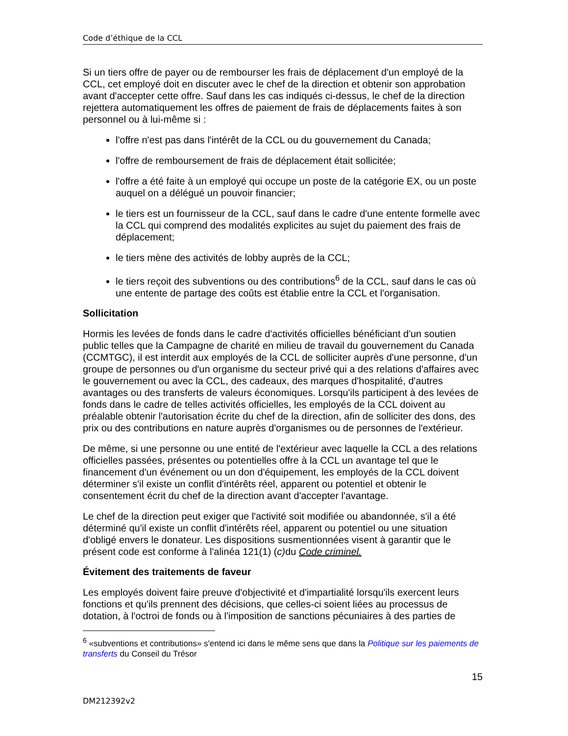Code d’éthique de la CCL
Si un tiers offre de payer ou de rembourser les frais de déplacement d'un employé de la CCL, cet employé doit en discuter avec le chef de la direction et obtenir son approbation avant d'accepter cette offre. Sauf dans les cas indiqués ci-dessus, le chef de la direction rejettera automatiquement les offres de paiement de frais de déplacements faites à son personnel ou à lui-même si :
l'offre n'est pas dans l'intérêt de la CCL ou du gouvernement du Canada;
l'offre de remboursement de frais de déplacement était sollicitée;
l'offre a été faite à un employé qui occupe un poste de la catégorie EX, ou un poste auquel on a délégué un pouvoir financier;
le tiers est un fournisseur de la CCL, sauf dans le cadre d'une entente formelle avec la CCL qui comprend des modalités explicites au sujet du paiement des frais de déplacement;
le tiers mène des activités de lobby auprès de la CCL;
le tiers reçoit des subventions ou des contributions<sup>6</sup> de la CCL, sauf dans le cas où une entente de partage des coûts est établie entre la CCL et l'organisation.
Sollicitation
Hormis les levées de fonds dans le cadre d'activités officielles bénéficiant d'un soutien public telles que la Campagne de charité en milieu de travail du gouvernement du Canada (CCMTGC), il est interdit aux employés de la CCL de solliciter auprès d'une personne, d'un groupe de personnes ou d'un organisme du secteur privé qui a des relations d'affaires avec le gouvernement ou avec la CCL, des cadeaux, des marques d'hospitalité, d'autres avantages ou des transferts de valeurs économiques. Lorsqu'ils participent à des levées de fonds dans le cadre de telles activités officielles, les employés de la CCL doivent au préalable obtenir l'autorisation écrite du chef de la direction, afin de solliciter des dons, des prix ou des contributions en nature auprès d'organismes ou de personnes de l'extérieur.
De même, si une personne ou une entité de l'extérieur avec laquelle la CCL a des relations officielles passées, présentes ou potentielles offre à la CCL un avantage tel que le financement d'un événement ou un don d'équipement, les employés de la CCL doivent déterminer s'il existe un conflit d'intérêts réel, apparent ou potentiel et obtenir le consentement écrit du chef de la direction avant d'accepter l'avantage.
Le chef de la direction peut exiger que l'activité soit modifiée ou abandonnée, s'il a été déterminé qu'il existe un conflit d'intérêts réel, apparent ou potentiel ou une situation d'obligé envers le donateur. Les dispositions susmentionnées visent à garantir que le présent code est conforme à l'alinéa 121(1) (c) du Code criminel.
Évitement des traitements de faveur
Les employés doivent faire preuve d'objectivité et d'impartialité lorsqu'ils exercent leurs fonctions et qu'ils prennent des décisions, que celles-ci soient liées au processus de dotation, à l'octroi de fonds ou à l'imposition de sanctions pécuniaires à des parties de
<sup>6</sup> «subventions et contributions» s'entend ici dans le même sens que dans la Politique sur les paiements de transferts du Conseil du Trésor
15
DM212392v2